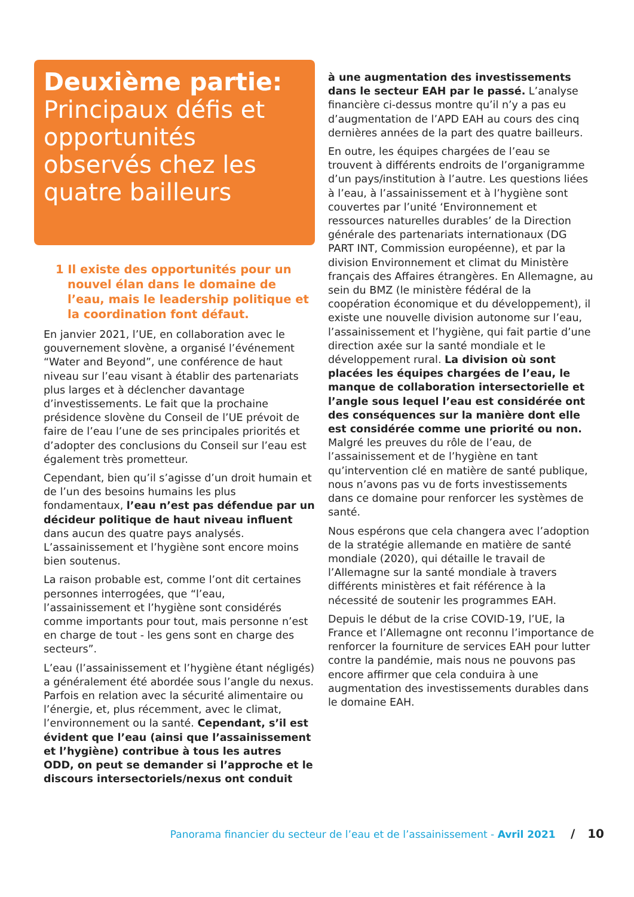Deuxième partie:
Principaux défis et opportunités observés chez les quatre bailleurs
1 Il existe des opportunités pour un nouvel élan dans le domaine de l’eau, mais le leadership politique et la coordination font défaut.
En janvier 2021, l’UE, en collaboration avec le gouvernement slovène, a organisé l’événement “Water and Beyond”, une conférence de haut niveau sur l’eau visant à établir des partenariats plus larges et à déclencher davantage d’investissements. Le fait que la prochaine présidence slovène du Conseil de l’UE prévoit de faire de l’eau l’une de ses principales priorités et d’adopter des conclusions du Conseil sur l’eau est également très prometteur.
Cependant, bien qu’il s’agisse d’un droit humain et de l’un des besoins humains les plus fondamentaux, l’eau n’est pas défendue par un décideur politique de haut niveau influent dans aucun des quatre pays analysés. L’assainissement et l’hygiène sont encore moins bien soutenus.
La raison probable est, comme l’ont dit certaines personnes interrogées, que “l’eau, l’assainissement et l’hygiène sont considérés comme importants pour tout, mais personne n’est en charge de tout - les gens sont en charge des secteurs”.
L’eau (l’assainissement et l’hygiène étant négligés) a généralement été abordée sous l’angle du nexus. Parfois en relation avec la sécurité alimentaire ou l’énergie, et, plus récemment, avec le climat, l’environnement ou la santé. Cependant, s’il est évident que l’eau (ainsi que l’assainissement et l’hygiène) contribue à tous les autres ODD, on peut se demander si l’approche et le discours intersectoriels/nexus ont conduit
à une augmentation des investissements dans le secteur EAH par le passé. L’analyse financière ci-dessus montre qu’il n’y a pas eu d’augmentation de l’APD EAH au cours des cinq dernières années de la part des quatre bailleurs.
En outre, les équipes chargées de l’eau se trouvent à différents endroits de l’organigramme d’un pays/institution à l’autre. Les questions liées à l’eau, à l’assainissement et à l’hygiène sont couvertes par l’unité ‘Environnement et ressources naturelles durables’ de la Direction générale des partenariats internationaux (DG PART INT, Commission européenne), et par la division Environnement et climat du Ministère français des Affaires étrangères. En Allemagne, au sein du BMZ (le ministère fédéral de la coopération économique et du développement), il existe une nouvelle division autonome sur l’eau, l’assainissement et l’hygiène, qui fait partie d’une direction axée sur la santé mondiale et le développement rural. La division où sont placées les équipes chargées de l’eau, le manque de collaboration intersectorielle et l’angle sous lequel l’eau est considérée ont des conséquences sur la manière dont elle est considérée comme une priorité ou non. Malgré les preuves du rôle de l’eau, de l’assainissement et de l’hygiène en tant qu’intervention clé en matière de santé publique, nous n’avons pas vu de forts investissements dans ce domaine pour renforcer les systèmes de santé.
Nous espérons que cela changera avec l’adoption de la stratégie allemande en matière de santé mondiale (2020), qui détaille le travail de l’Allemagne sur la santé mondiale à travers différents ministères et fait référence à la nécessité de soutenir les programmes EAH.
Depuis le début de la crise COVID-19, l’UE, la France et l’Allemagne ont reconnu l’importance de renforcer la fourniture de services EAH pour lutter contre la pandémie, mais nous ne pouvons pas encore affirmer que cela conduira à une augmentation des investissements durables dans le domaine EAH.
Panorama financier du secteur de l’eau et de l’assainissement - Avril 2021 / 10